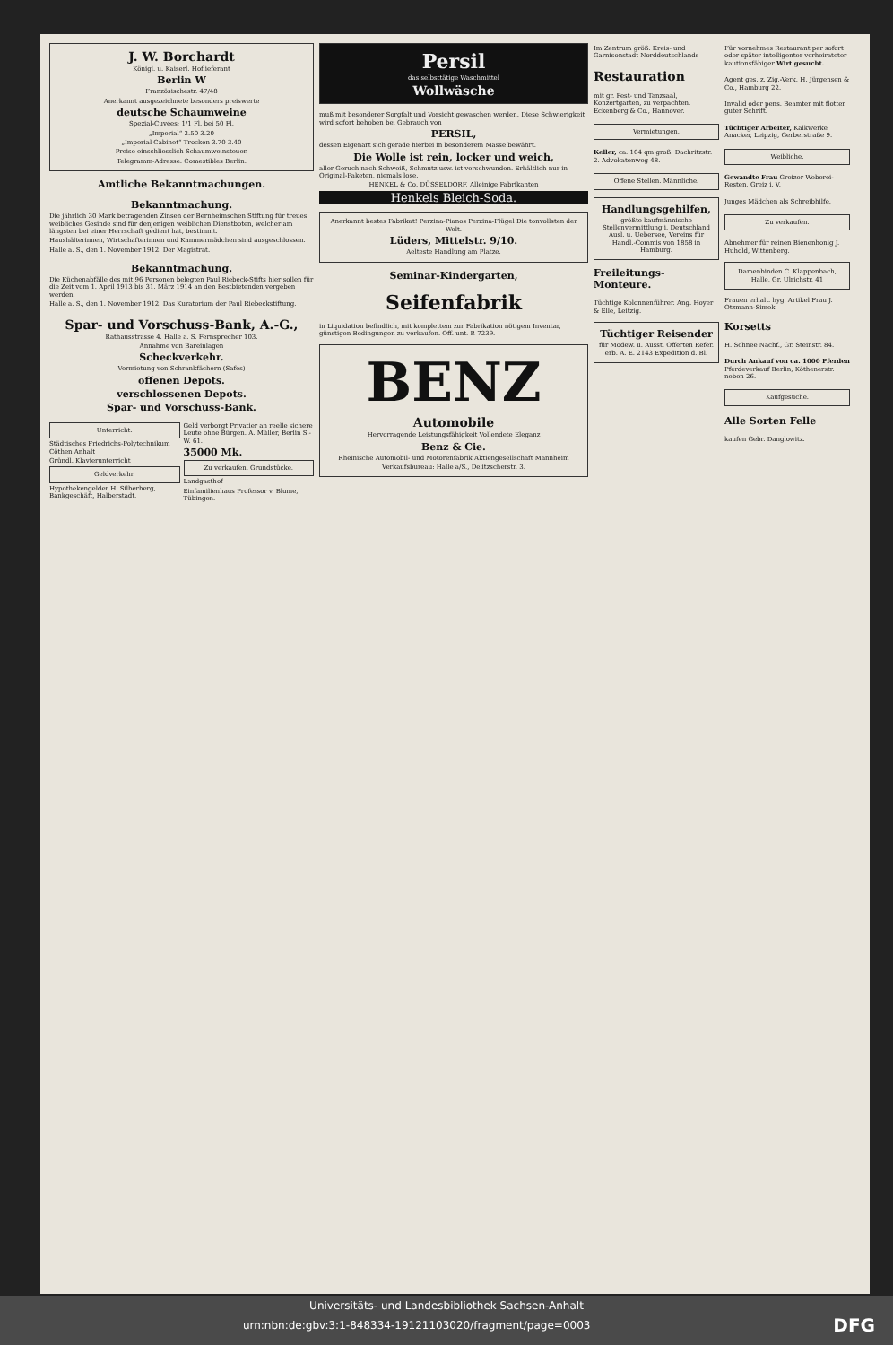J. W. Borchardt
Königl. u. Kaiserl. Hoflieferant
Berlin W
Französischestr. 47/48
Anerkannt ausgezeichnete besonders preiswerte
deutsche Schaumweine
Spezial-Cuvées; 1/1 Fl. bei 50 Fl.
„Imperial“ 3.50 3.20
„Imperial Cabinet“ Trocken 3.70 3.40
Preise einschliesslich Schaumweinsteuer.
Telegramm-Adresse: Comestibles Berlin.
Amtliche Bekanntmachungen.
Bekanntmachung.
Die jährlich 30 Mark betragenden Zinsen der Bernheimschen Stiftung für treues weibliches Gesinde sind für denjenigen weiblichen Dienstboten, welcher am längsten bei einer Herrschaft gedient hat, bestimmt.
Haushälterinnen, Wirtschafterinnen und Kammermädchen sind ausgeschlossen.
Halle a. S., den 1. November 1912. Der Magistrat.
Bekanntmachung.
Die Küchenabfälle des mit 96 Personen belegten Paul Riebeck-Stifts hier sollen für die Zeit vom 1. April 1913 bis 31. März 1914 an den Bestbietenden vergeben werden.
Halle a. S., den 1. November 1912. Das Kuratorium der Paul Riebeckstiftung.
Spar- und Vorschuss-Bank, A.-G.,
Rathausstrasse 4. Halle a. S. Fernsprecher 103.
Annahme von Bareinlagen
Scheckverkehr.
Vermietung von Schrankfächern (Safes)
offenen Depots.
verschlossenen Depots.
Spar- und Vorschuss-Bank.
Unterricht.
Städtisches Friedrichs-Polytechnikum Cöthen Anhalt
Gründl. Klavierunterricht
Geldverkehr.
Hypothekengelder H. Silberberg, Bankgeschäft, Halberstadt.
Geld verborgt Privatier an reelle sichere Leute ohne Bürgen. A. Müller, Berlin S.-W. 61.
35000 Mk.
Zu verkaufen. Grundstücke.
Landgasthof
Einfamilienhaus Professor v. Blume, Tübingen.
Persil
das selbsttätige Waschmittel
Wollwäsche
muß mit besonderer Sorgfalt und Vorsicht gewaschen werden. Diese Schwierigkeit wird sofort behoben bei Gebrauch von
PERSIL,
dessen Eigenart sich gerade hierbei in besonderem Masse bewährt.
Die Wolle ist rein, locker und weich,
aller Geruch nach Schweiß, Schmutz usw. ist verschwunden. Erhältlich nur in Original-Paketen, niemals lose.
HENKEL & Co. DÜSSELDORF, Alleinige Fabrikanten
Henkels Bleich-Soda.
Anerkannt bestes Fabrikat! Perzina-Pianos Perzina-Flügel Die tonvollsten der Welt.
Lüders, Mittelstr. 9/10.
Aelteste Handlung am Platze.
Seminar-Kindergarten,
Seifenfabrik
in Liquidation befindlich, mit komplettem zur Fabrikation nötigem Inventar, günstigen Bedingungen zu verkaufen. Off. unt. P. 7239.
BENZ
Automobile
Hervorragende Leistungsfähigkeit Vollendete Eleganz
Benz & Cie.
Rheinische Automobil- und Motorenfabrik Aktiengesellschaft Mannheim
Verkaufsbureau: Halle a/S., Delitzscherstr. 3.
Im Zentrum größ. Kreis- und Garnisonstadt Norddeutschlands
Restauration
mit gr. Fest- und Tanzsaal, Konzertgarten, zu verpachten. Eckenberg & Co., Hannover.
Vermietungen.
Keller, ca. 104 qm groß. Dachritzstr. 2. Advokatenweg 48.
Offene Stellen. Männliche.
Handlungsgehilfen,
größte kaufmännische Stellenvermittlung i. Deutschland Ausl. u. Uebersee, Vereins für Handl.-Commis von 1858 in Hamburg.
Freileitungs-Monteure.
Tüchtige Kolonnenführer. Ang. Hoyer & Elle, Leitzig.
Tüchtiger Reisender
für Modew. u. Ausst. Offerten Refer. erb. A. E. 2143 Expedition d. Bl.
Für vornehmes Restaurant per sofort oder später intelligenter verheirateter kautionsfähiger Wirt gesucht.
Agent ges. z. Zig.-Verk. H. Jürgensen & Co., Hamburg 22.
Invalid oder pens. Beamter mit flotter guter Schrift.
Tüchtiger Arbeiter, Kalkwerke Anacker, Leipzig, Gerberstraße 9.
Weibliche.
Gewandte Frau Greizer Weberei-Resten, Greiz i. V.
Junges Mädchen als Schreibhilfe.
Zu verkaufen.
Abnehmer für reinen Bienenhonig J. Huhold, Wittenberg.
Damenbinden C. Klappenbach, Halle, Gr. Ulrichstr. 41
Frauen erhalt. hyg. Artikel Frau J. Otzmann-Simek
Korsetts
H. Schnee Nachf., Gr. Steinstr. 84.
Durch Ankauf von ca. 1000 Pferden Pferdeverkauf Berlin, Köthenerstr. neben 26.
Kaufgesuche.
Alle Sorten Felle
kaufen Gebr. Danglowitz.
Universitäts- und Landesbibliothek Sachsen-Anhalt
urn:nbn:de:gbv:3:1-848334-19121103020/fragment/page=0003 DFG